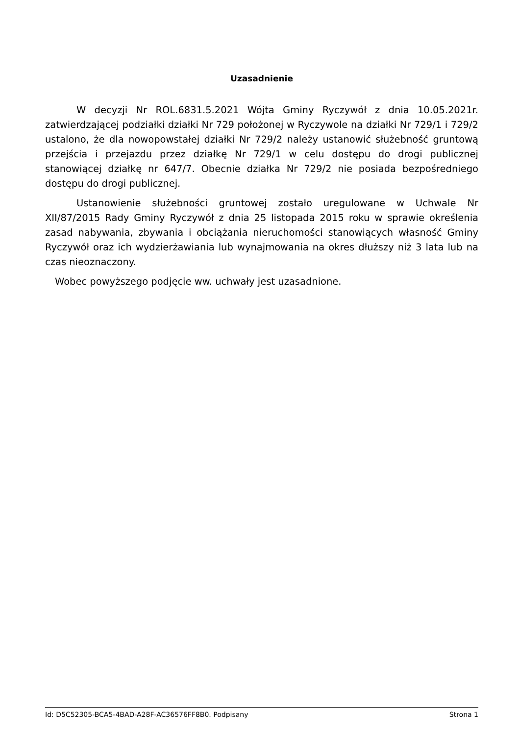Uzasadnienie
W decyzji Nr ROL.6831.5.2021 Wójta Gminy Ryczywół z dnia 10.05.2021r. zatwierdzającej podziałki działki Nr 729 położonej w Ryczywole na działki Nr 729/1 i 729/2 ustalono, że dla nowopowstałej działki Nr 729/2 należy ustanowić służebność gruntową przejścia i przejazdu przez działkę Nr 729/1 w celu dostępu do drogi publicznej stanowiącej działkę nr 647/7. Obecnie działka Nr 729/2 nie posiada bezpośredniego dostępu do drogi publicznej.
Ustanowienie służebności gruntowej zostało uregulowane w Uchwale Nr XII/87/2015 Rady Gminy Ryczywół z dnia 25 listopada 2015 roku w sprawie określenia zasad nabywania, zbywania i obciążania nieruchomości stanowiących własność Gminy Ryczywół oraz ich wydzierżawiania lub wynajmowania na okres dłuższy niż 3 lata lub na czas nieoznaczony.
Wobec powyższego podjęcie ww. uchwały jest uzasadnione.
Id: D5C52305-BCA5-4BAD-A28F-AC36576FF8B0. Podpisany Strona 1